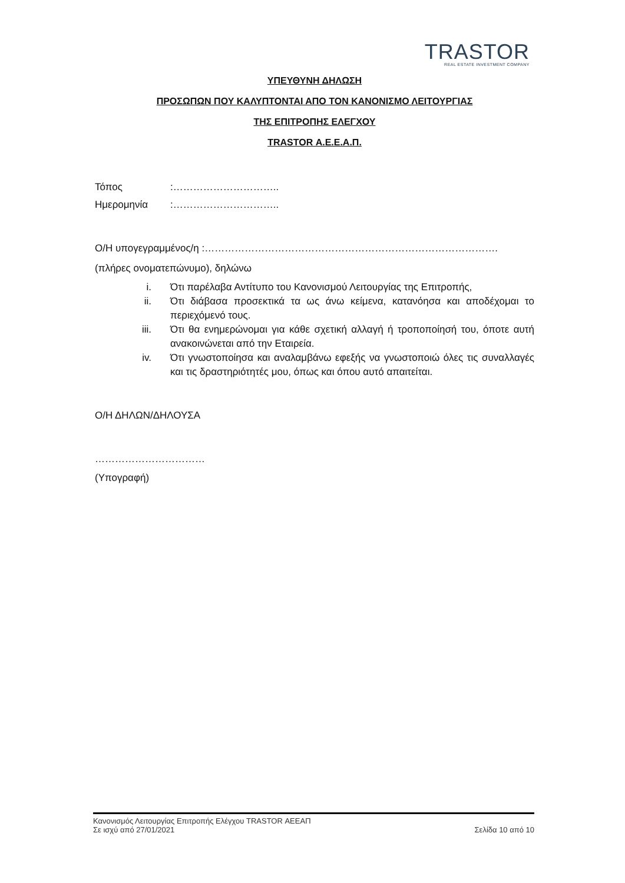TRASTOR
REAL ESTATE INVESTMENT COMPANY
ΥΠΕΥΘΥΝΗ ΔΗΛΩΣΗ
ΠΡΟΣΩΠΩΝ ΠΟΥ ΚΑΛΥΠΤΟΝΤΑΙ ΑΠΟ ΤΟΝ ΚΑΝΟΝΙΣΜΟ ΛΕΙΤΟΥΡΓΙΑΣ
ΤΗΣ ΕΠΙΤΡΟΠΗΣ ΕΛΕΓΧΟΥ
TRASTOR Α.Ε.Ε.Α.Π.
Τόπος:…………………………..
Ημερομηνία:…………………………..
Ο/Η υπογεγραμμένος/η :…………………………………………………………………………….
(πλήρες ονοματεπώνυμο), δηλώνω
i. Ότι παρέλαβα Αντίτυπο του Κανονισμού Λειτουργίας της Επιτροπής,
ii. Ότι διάβασα προσεκτικά τα ως άνω κείμενα, κατανόησα και αποδέχομαι το περιεχόμενό τους.
iii. Ότι θα ενημερώνομαι για κάθε σχετική αλλαγή ή τροποποίησή του, όποτε αυτή ανακοινώνεται από την Εταιρεία.
iv. Ότι γνωστοποίησα και αναλαμβάνω εφεξής να γνωστοποιώ όλες τις συναλλαγές και τις δραστηριότητές μου, όπως και όπου αυτό απαιτείται.
Ο/Η ΔΗΛΩΝ/ΔΗΛΟΥΣΑ
……………………………
(Υπογραφή)
Κανονισμός Λειτουργίας Επιτροπής Ελέγχου TRASTOR ΑΕΕΑΠ
Σε ισχύ από 27/01/2021 Σελίδα 10 από 10